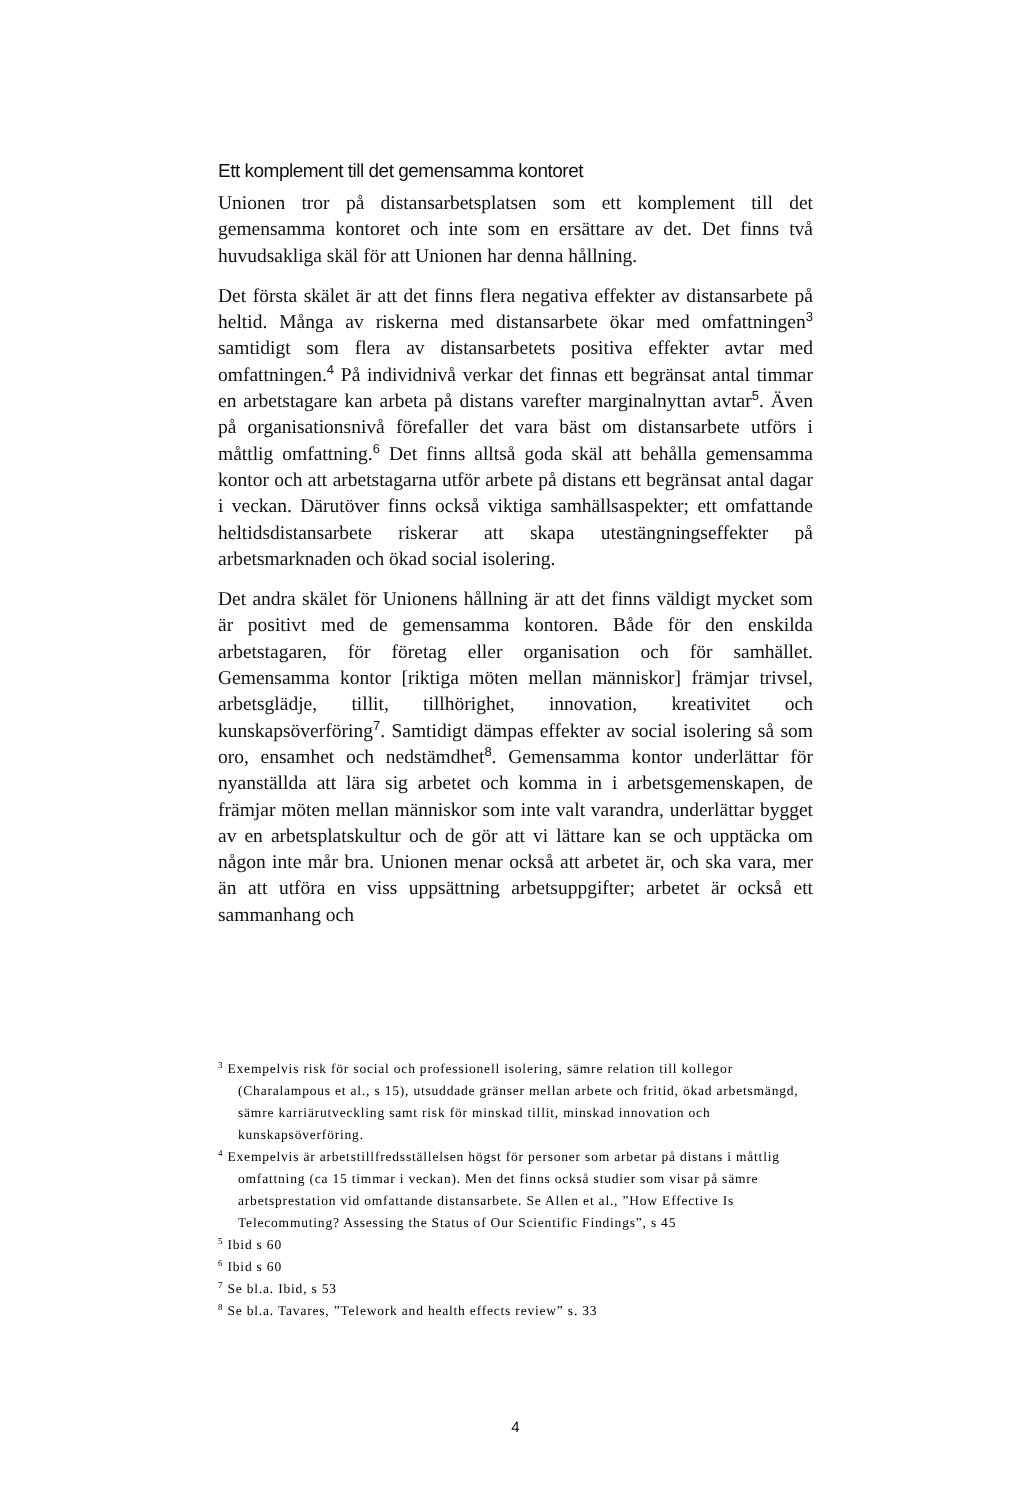Ett komplement till det gemensamma kontoret
Unionen tror på distansarbetsplatsen som ett komplement till det gemensamma kontoret och inte som en ersättare av det. Det finns två huvudsakliga skäl för att Unionen har denna hållning.
Det första skälet är att det finns flera negativa effekter av distansarbete på heltid. Många av riskerna med distansarbete ökar med omfattningen<sup>3</sup> samtidigt som flera av distansarbetets positiva effekter avtar med omfattningen.<sup>4</sup> På individnivå verkar det finnas ett begränsat antal timmar en arbetstagare kan arbeta på distans varefter marginalnyttan avtar<sup>5</sup>. Även på organisationsnivå förefaller det vara bäst om distansarbete utförs i måttlig omfattning.<sup>6</sup> Det finns alltså goda skäl att behålla gemensamma kontor och att arbetstagarna utför arbete på distans ett begränsat antal dagar i veckan. Därutöver finns också viktiga samhällsaspekter; ett omfattande heltidsdistansarbete riskerar att skapa utestängningseffekter på arbetsmarknaden och ökad social isolering.
Det andra skälet för Unionens hållning är att det finns väldigt mycket som är positivt med de gemensamma kontoren. Både för den enskilda arbetstagaren, för företag eller organisation och för samhället. Gemensamma kontor [riktiga möten mellan människor] främjar trivsel, arbetsglädje, tillit, tillhörighet, innovation, kreativitet och kunskapsöverföring<sup>7</sup>. Samtidigt dämpas effekter av social isolering så som oro, ensamhet och nedstämdhet<sup>8</sup>. Gemensamma kontor underlättar för nyanställda att lära sig arbetet och komma in i arbetsgemenskapen, de främjar möten mellan människor som inte valt varandra, underlättar bygget av en arbetsplatskultur och de gör att vi lättare kan se och upptäcka om någon inte mår bra. Unionen menar också att arbetet är, och ska vara, mer än att utföra en viss uppsättning arbetsuppgifter; arbetet är också ett sammanhang och
<sup>3</sup> Exempelvis risk för social och professionell isolering, sämre relation till kollegor (Charalampous et al., s 15), utsuddade gränser mellan arbete och fritid, ökad arbetsmängd, sämre karriärutveckling samt risk för minskad tillit, minskad innovation och kunskapsöverföring.
<sup>4</sup> Exempelvis är arbetstillfredsställelsen högst för personer som arbetar på distans i måttlig omfattning (ca 15 timmar i veckan). Men det finns också studier som visar på sämre arbetsprestation vid omfattande distansarbete. Se Allen et al., ”How Effective Is Telecommuting? Assessing the Status of Our Scientific Findings”, s 45
<sup>5</sup> Ibid s 60
<sup>6</sup> Ibid s 60
<sup>7</sup> Se bl.a. Ibid, s 53
<sup>8</sup> Se bl.a. Tavares, ”Telework and health effects review” s. 33
4